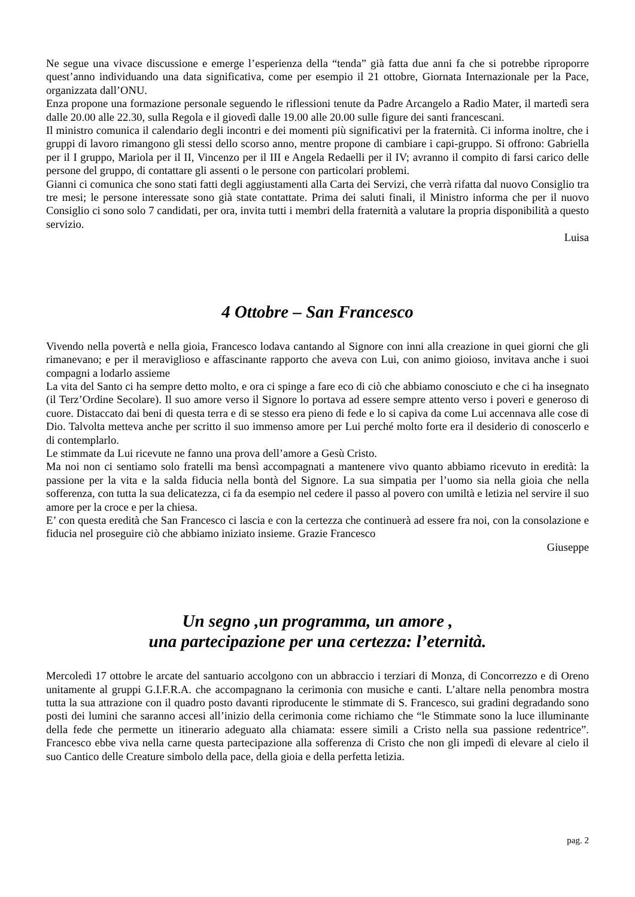Ne segue una vivace discussione e emerge l’esperienza della “tenda” già fatta due anni fa che si potrebbe riproporre quest’anno individuando una data significativa, come per esempio il 21 ottobre, Giornata Internazionale per la Pace, organizzata dall’ONU.
Enza propone una formazione personale seguendo le riflessioni tenute da Padre Arcangelo a Radio Mater, il martedì sera dalle 20.00 alle 22.30, sulla Regola e il giovedì dalle 19.00 alle 20.00 sulle figure dei santi francescani.
Il ministro comunica il calendario degli incontri e dei momenti più significativi per la fraternità. Ci informa inoltre, che i gruppi di lavoro rimangono gli stessi dello scorso anno, mentre propone di cambiare i capi-gruppo. Si offrono: Gabriella per il I gruppo, Mariola per il II, Vincenzo per il III e Angela Redaelli per il IV; avranno il compito di farsi carico delle persone del gruppo, di contattare gli assenti o le persone con particolari problemi.
Gianni ci comunica che sono stati fatti degli aggiustamenti alla Carta dei Servizi, che verrà rifatta dal nuovo Consiglio tra tre mesi; le persone interessate sono già state contattate. Prima dei saluti finali, il Ministro informa che per il nuovo Consiglio ci sono solo 7 candidati, per ora, invita tutti i membri della fraternità a valutare la propria disponibilità a questo servizio.
Luisa
4 Ottobre – San Francesco
Vivendo nella povertà e nella gioia, Francesco lodava cantando al Signore con inni alla creazione in quei giorni che gli rimanevano; e per il meraviglioso e affascinante rapporto che aveva con Lui, con animo gioioso, invitava anche i suoi compagni a lodarlo assieme
La vita del Santo ci ha sempre detto molto, e ora ci spinge a fare eco di ciò che abbiamo conosciuto e che ci ha insegnato (il Terz’Ordine Secolare). Il suo amore verso il Signore lo portava ad essere sempre attento verso i poveri e generoso di cuore. Distaccato dai beni di questa terra e di se stesso era pieno di fede e lo si capiva da come Lui accennava alle cose di Dio. Talvolta metteva anche per scritto il suo immenso amore per Lui perché molto forte era il desiderio di conoscerlo e di contemplarlo.
Le stimmate da Lui ricevute ne fanno una prova dell’amore a Gesù Cristo.
Ma noi non ci sentiamo solo fratelli ma bensì accompagnati a mantenere vivo quanto abbiamo ricevuto in eredità: la passione per la vita e la salda fiducia nella bontà del Signore. La sua simpatia per l’uomo sia nella gioia che nella sofferenza, con tutta la sua delicatezza, ci fa da esempio nel cedere il passo al povero con umiltà e letizia nel servire il suo amore per la croce e per la chiesa.
E’ con questa eredità che San Francesco ci lascia e con la certezza che continuerà ad essere fra noi, con la consolazione e fiducia nel proseguire ciò che abbiamo iniziato insieme. Grazie Francesco
Giuseppe
Un segno ,un programma, un amore ,
una partecipazione per una certezza: l’eternità.
Mercoledì 17 ottobre le arcate del santuario accolgono con un abbraccio i terziari di Monza, di Concorrezzo e di Oreno unitamente al gruppi G.I.F.R.A. che accompagnano la cerimonia con musiche e canti. L’altare nella penombra mostra tutta la sua attrazione con il quadro posto davanti riproducente le stimmate di S. Francesco, sui gradini degradando sono posti dei lumini che saranno accesi all’inizio della cerimonia come richiamo che “le Stimmate sono la luce illuminante della fede che permette un itinerario adeguato alla chiamata: essere simili a Cristo nella sua passione redentrice”. Francesco ebbe viva nella carne questa partecipazione alla sofferenza di Cristo che non gli impedì di elevare al cielo il suo Cantico delle Creature simbolo della pace, della gioia e della perfetta letizia.
pag. 2